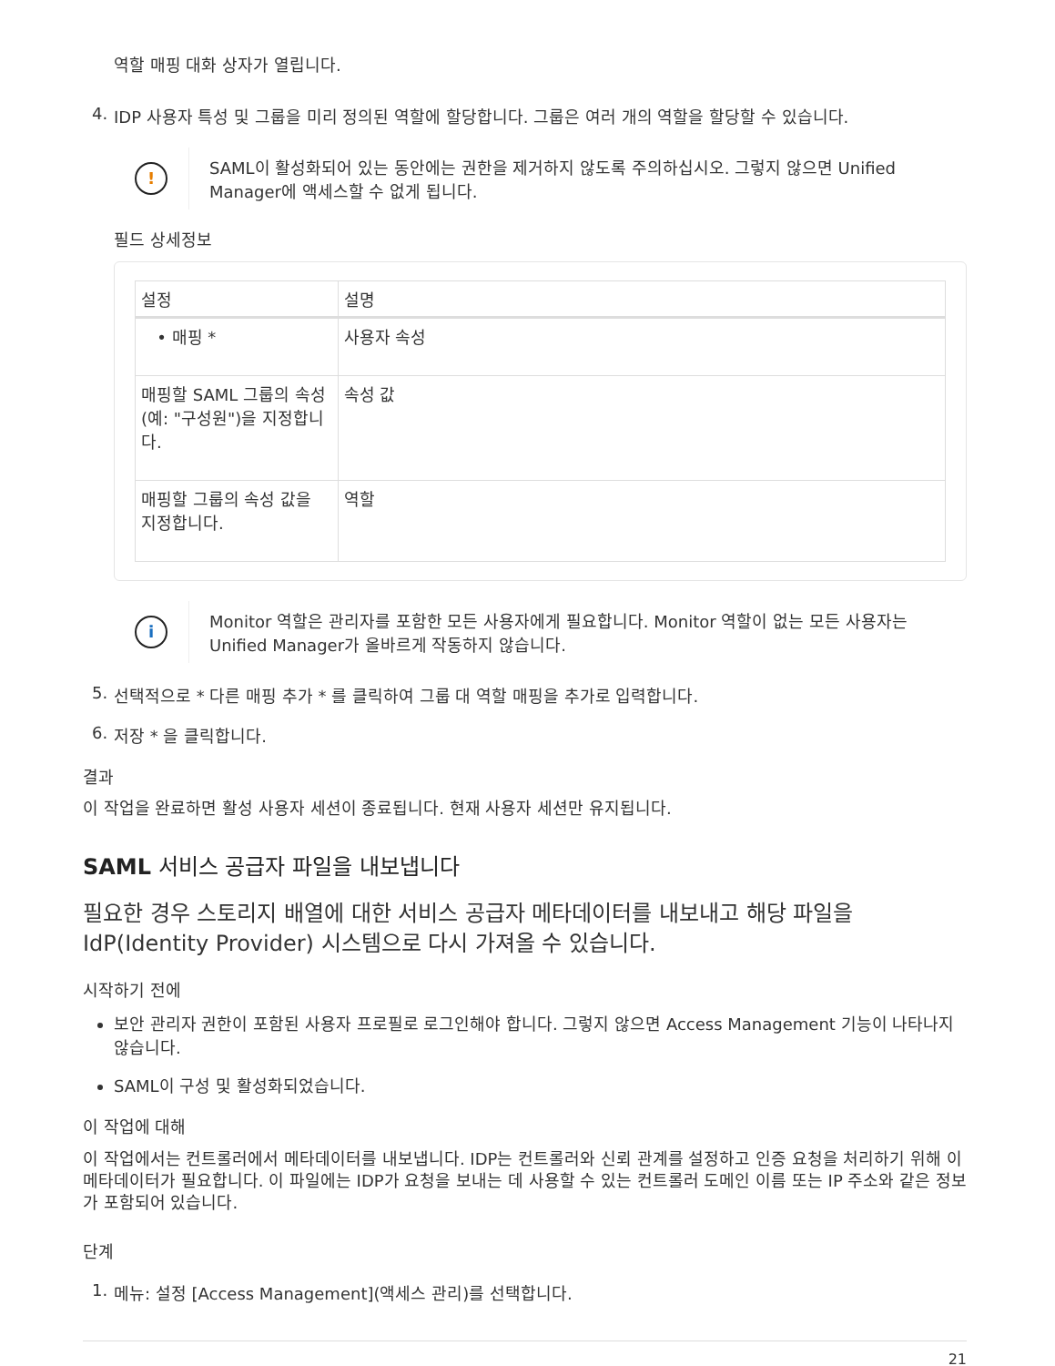역할 매핑 대화 상자가 열립니다.
4. IDP 사용자 특성 및 그룹을 미리 정의된 역할에 할당합니다. 그룹은 여러 개의 역할을 할당할 수 있습니다.
!
SAML이 활성화되어 있는 동안에는 권한을 제거하지 않도록 주의하십시오. 그렇지 않으면 Unified Manager에 액세스할 수 없게 됩니다.
필드 상세정보
| 설정 | 설명 |
| --- | --- |
| • 매핑 * | 사용자 속성 |
| 매핑할 SAML 그룹의 속성(예: "구성원")을 지정합니다. | 속성 값 |
| 매핑할 그룹의 속성 값을 지정합니다. | 역할 |
i
Monitor 역할은 관리자를 포함한 모든 사용자에게 필요합니다. Monitor 역할이 없는 모든 사용자는 Unified Manager가 올바르게 작동하지 않습니다.
5. 선택적으로 * 다른 매핑 추가 * 를 클릭하여 그룹 대 역할 매핑을 추가로 입력합니다.
6. 저장 * 을 클릭합니다.
결과
이 작업을 완료하면 활성 사용자 세션이 종료됩니다. 현재 사용자 세션만 유지됩니다.
SAML 서비스 공급자 파일을 내보냅니다
필요한 경우 스토리지 배열에 대한 서비스 공급자 메타데이터를 내보내고 해당 파일을 IdP(Identity Provider) 시스템으로 다시 가져올 수 있습니다.
시작하기 전에
보안 관리자 권한이 포함된 사용자 프로필로 로그인해야 합니다. 그렇지 않으면 Access Management 기능이 나타나지 않습니다.
SAML이 구성 및 활성화되었습니다.
이 작업에 대해
이 작업에서는 컨트롤러에서 메타데이터를 내보냅니다. IDP는 컨트롤러와 신뢰 관계를 설정하고 인증 요청을 처리하기 위해 이 메타데이터가 필요합니다. 이 파일에는 IDP가 요청을 보내는 데 사용할 수 있는 컨트롤러 도메인 이름 또는 IP 주소와 같은 정보가 포함되어 있습니다.
단계
1. 메뉴: 설정 [Access Management](액세스 관리)를 선택합니다.
21